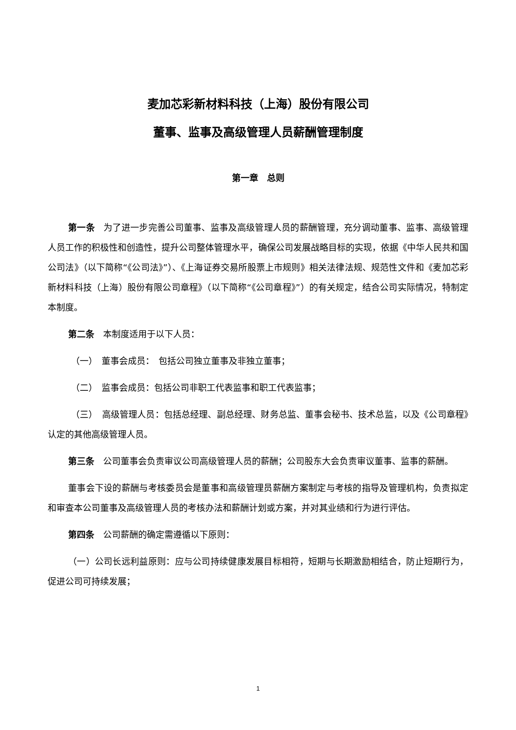麦加芯彩新材料科技（上海）股份有限公司
董事、监事及高级管理人员薪酬管理制度
第一章　总则
第一条　为了进一步完善公司董事、监事及高级管理人员的薪酬管理，充分调动董事、监事、高级管理人员工作的积极性和创造性，提升公司整体管理水平，确保公司发展战略目标的实现，依据《中华人民共和国公司法》（以下简称“《公司法》”）、《上海证券交易所股票上市规则》相关法律法规、规范性文件和《麦加芯彩新材料科技（上海）股份有限公司章程》（以下简称“《公司章程》”）的有关规定，结合公司实际情况，特制定本制度。
第二条　本制度适用于以下人员：
（一）　董事会成员：　包括公司独立董事及非独立董事；
（二）　监事会成员：包括公司非职工代表监事和职工代表监事；
（三）　高级管理人员：包括总经理、副总经理、财务总监、董事会秘书、技术总监，以及《公司章程》认定的其他高级管理人员。
第三条　公司董事会负责审议公司高级管理人员的薪酬；公司股东大会负责审议董事、监事的薪酬。
董事会下设的薪酬与考核委员会是董事和高级管理员薪酬方案制定与考核的指导及管理机构，负责拟定和审查本公司董事及高级管理人员的考核办法和薪酬计划或方案，并对其业绩和行为进行评估。
第四条　公司薪酬的确定需遵循以下原则：
（一）公司长远利益原则：应与公司持续健康发展目标相符，短期与长期激励相结合，防止短期行为，促进公司可持续发展；
1